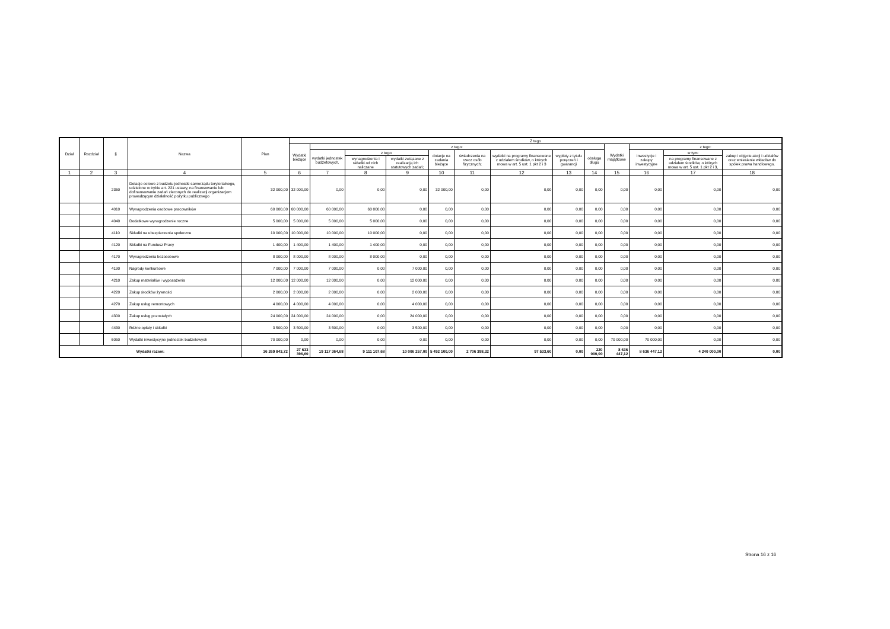| Dział | Rozdział | § | Nazwa | Plan | Z tego | | | | | | | | | | | | |
| --- | --- | --- | --- | --- | --- | --- | --- | --- | --- | --- | --- | --- | --- | --- | --- | --- | --- |
| | | | | | Wydatki bieżące | z tego: | | | | | | | | Wydatki majątkowe | z tego: | | |
| | | | | | | wydatki jednostek budżetowych, | z tego: | | dotacje na zadania bieżące | świadczenia na rzecz osób fizycznych; | wydatki na programy finansowane z udziałem środków, o których mowa w art. 5 ust. 1 pkt 2 i 3 | wypłaty z tytułu poręczeń i gwarancji | obsługa długu | | inwestycje i zakupy inwestycyjne | w tym: | zakup i objęcie akcji i udziałów oraz wniesienie wkładów do spółek prawa handlowego. |
| | | | | | | | wynagrodzenia i składki od nich naliczane | wydatki związane z realizacją ich statutowych zadań; | | | | | | | | na programy finansowane z udziałem środków, o których mowa w art. 5 ust. 1 pkt 2 i 3, | |
| 1 | 2 | 3 | 4 | 5 | 6 | 7 | 8 | 9 | 10 | 11 | 12 | 13 | 14 | 15 | 16 | 17 | 18 |
| | | 2360 | Dotacje celowe z budżetu jednostki samorządu terytorialnego, udzielone w trybie art. 221 ustawy, na finansowanie lub dofinansowanie zadań zleconych do realizacji organizacjom prowadzącym działalność pożytku publicznego | 32 000,00 | 32 000,00 | 0,00 | 0,00 | 0,00 | 32 000,00 | 0,00 | 0,00 | 0,00 | 0,00 | 0,00 | 0,00 | 0,00 | 0,00 |
| | | 4010 | Wynagrodzenia osobowe pracowników | 60 000,00 | 60 000,00 | 60 000,00 | 60 000,00 | 0,00 | 0,00 | 0,00 | 0,00 | 0,00 | 0,00 | 0,00 | 0,00 | 0,00 | 0,00 |
| | | 4040 | Dodatkowe wynagrodzenie roczne | 5 000,00 | 5 000,00 | 5 000,00 | 5 000,00 | 0,00 | 0,00 | 0,00 | 0,00 | 0,00 | 0,00 | 0,00 | 0,00 | 0,00 | 0,00 |
| | | 4110 | Składki na ubezpieczenia społeczne | 10 000,00 | 10 000,00 | 10 000,00 | 10 000,00 | 0,00 | 0,00 | 0,00 | 0,00 | 0,00 | 0,00 | 0,00 | 0,00 | 0,00 | 0,00 |
| | | 4120 | Składki na Fundusz Pracy | 1 400,00 | 1 400,00 | 1 400,00 | 1 400,00 | 0,00 | 0,00 | 0,00 | 0,00 | 0,00 | 0,00 | 0,00 | 0,00 | 0,00 | 0,00 |
| | | 4170 | Wynagrodzenia bezosobowe | 8 000,00 | 8 000,00 | 8 000,00 | 8 000,00 | 0,00 | 0,00 | 0,00 | 0,00 | 0,00 | 0,00 | 0,00 | 0,00 | 0,00 | 0,00 |
| | | 4190 | Nagrody konkursowe | 7 000,00 | 7 000,00 | 7 000,00 | 0,00 | 7 000,00 | 0,00 | 0,00 | 0,00 | 0,00 | 0,00 | 0,00 | 0,00 | 0,00 | 0,00 |
| | | 4210 | Zakup materiałów i wyposażenia | 12 000,00 | 12 000,00 | 12 000,00 | 0,00 | 12 000,00 | 0,00 | 0,00 | 0,00 | 0,00 | 0,00 | 0,00 | 0,00 | 0,00 | 0,00 |
| | | 4220 | Zakup środków żywności | 2 000,00 | 2 000,00 | 2 000,00 | 0,00 | 2 000,00 | 0,00 | 0,00 | 0,00 | 0,00 | 0,00 | 0,00 | 0,00 | 0,00 | 0,00 |
| | | 4270 | Zakup usług remontowych | 4 000,00 | 4 000,00 | 4 000,00 | 0,00 | 4 000,00 | 0,00 | 0,00 | 0,00 | 0,00 | 0,00 | 0,00 | 0,00 | 0,00 | 0,00 |
| | | 4300 | Zakup usług pozostałych | 24 000,00 | 24 000,00 | 24 000,00 | 0,00 | 24 000,00 | 0,00 | 0,00 | 0,00 | 0,00 | 0,00 | 0,00 | 0,00 | 0,00 | 0,00 |
| | | 4430 | Różne opłaty i składki | 3 500,00 | 3 500,00 | 3 500,00 | 0,00 | 3 500,00 | 0,00 | 0,00 | 0,00 | 0,00 | 0,00 | 0,00 | 0,00 | 0,00 | 0,00 |
| | | 6050 | Wydatki inwestycyjne jednostek budżetowych | 70 000,00 | 0,00 | 0,00 | 0,00 | 0,00 | 0,00 | 0,00 | 0,00 | 0,00 | 0,00 | 70 000,00 | 70 000,00 | 0,00 | 0,00 |
| Wydatki razem: | | | | 36 269 843,72 | 27 633 396,60 | 19 117 364,68 | 9 111 107,68 | 10 006 257,00 | 5 492 100,00 | 2 706 398,32 | 97 533,60 | 0,00 | 220 000,00 | 8 636 447,12 | 8 636 447,12 | 4 240 000,00 | 0,00 |
Strona 16 z 16